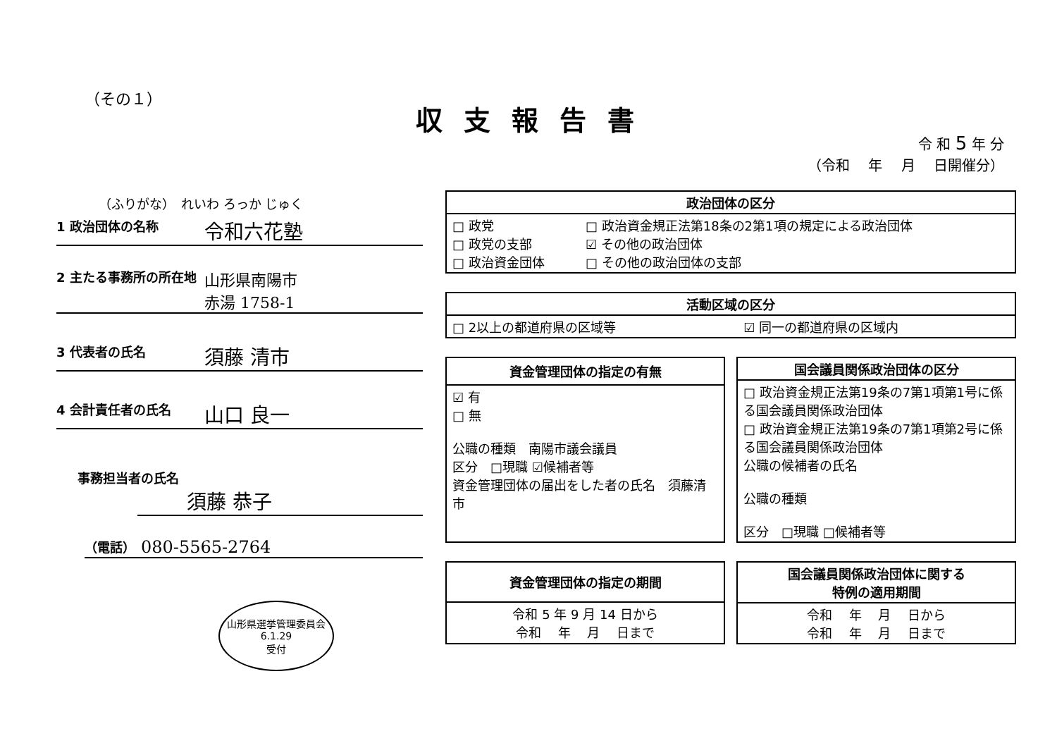（その１）
収支報告書
令 和 5 年 分
（令和　 年　 月　 日開催分）
（ふりがな）　れいわ ろっか じゅく
1 政治団体の名称
令和六花塾
2 主たる事務所の所在地
山形県南陽市
赤湯 1758-1
3 代表者の氏名
須藤 清市
4 会計責任者の氏名
山口 良一
事務担当者の氏名
須藤 恭子
（電話）
080-5565-2764
山形県選挙管理委員会
6.1.29
受付
| 政治団体の区分 | |
| --- | --- |
| □ 政党 □ 政党の支部 □ 政治資金団体 | □ 政治資金規正法第18条の2第1項の規定による政治団体 ☑ その他の政治団体 □ その他の政治団体の支部 |
| 活動区域の区分 | |
| --- | --- |
| □ 2以上の都道府県の区域等 | ☑ 同一の都道府県の区域内 |
| 資金管理団体の指定の有無 |
| --- |
| ☑ 有 □ 無 公職の種類 南陽市議会議員 区分 □現職 ☑候補者等 資金管理団体の届出をした者の氏名 須藤清市 |
| 国会議員関係政治団体の区分 |
| --- |
| □ 政治資金規正法第19条の7第1項第1号に係る国会議員関係政治団体 □ 政治資金規正法第19条の7第1項第2号に係る国会議員関係政治団体 公職の候補者の氏名 公職の種類 区分 □現職 □候補者等 |
| 資金管理団体の指定の期間 |
| --- |
| 令和 5 年 9 月 14 日から 令和 年 月 日まで |
| 国会議員関係政治団体に関する 特例の適用期間 |
| --- |
| 令和 年 月 日から 令和 年 月 日まで |